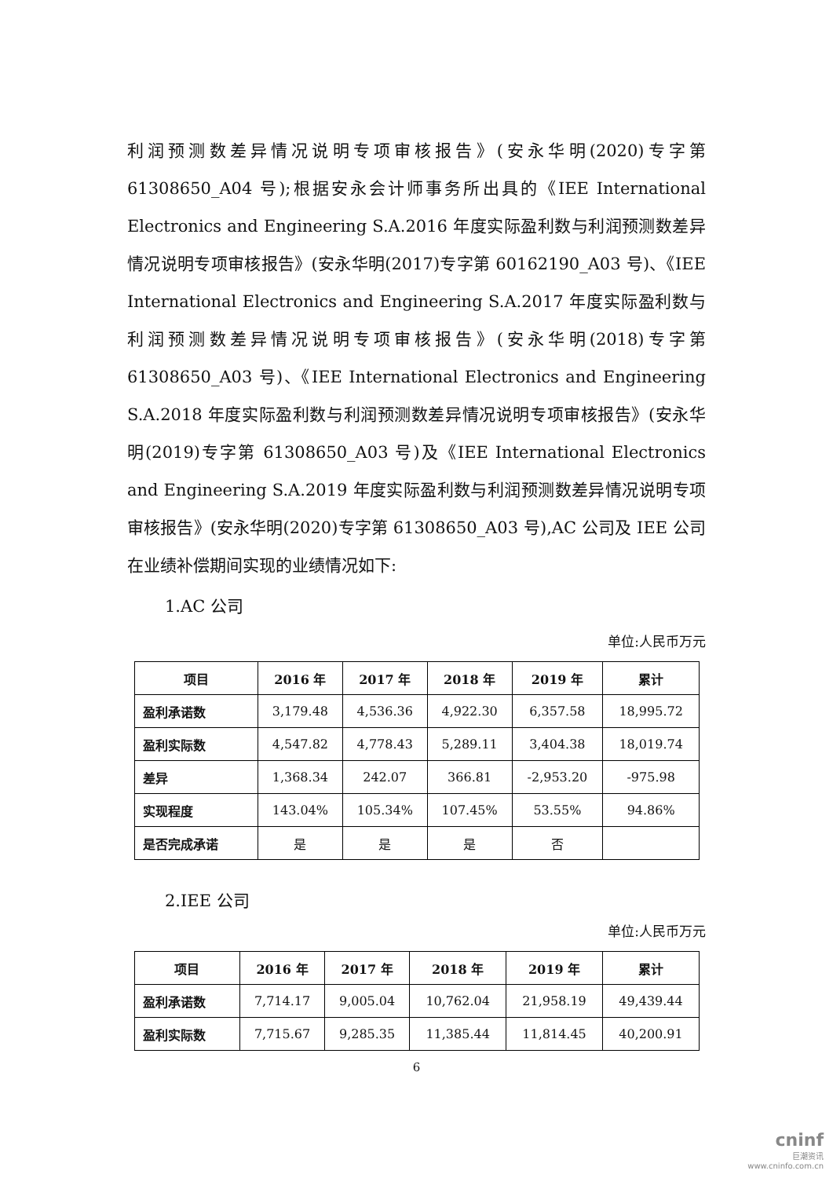利润预测数差异情况说明专项审核报告》(安永华明(2020)专字第61308650_A04 号);根据安永会计师事务所出具的《IEE International Electronics and Engineering S.A.2016 年度实际盈利数与利润预测数差异情况说明专项审核报告》(安永华明(2017)专字第 60162190_A03 号)、《IEE International Electronics and Engineering S.A.2017 年度实际盈利数与利润预测数差异情况说明专项审核报告》(安永华明(2018)专字第 61308650_A03 号)、《IEE International Electronics and Engineering S.A.2018 年度实际盈利数与利润预测数差异情况说明专项审核报告》(安永华明(2019)专字第 61308650_A03 号)及《IEE International Electronics and Engineering S.A.2019 年度实际盈利数与利润预测数差异情况说明专项审核报告》(安永华明(2020)专字第 61308650_A03 号),AC 公司及 IEE 公司在业绩补偿期间实现的业绩情况如下:
1.AC 公司
单位:人民币万元
| 项目 | 2016 年 | 2017 年 | 2018 年 | 2019 年 | 累计 |
| --- | --- | --- | --- | --- | --- |
| 盈利承诺数 | 3,179.48 | 4,536.36 | 4,922.30 | 6,357.58 | 18,995.72 |
| 盈利实际数 | 4,547.82 | 4,778.43 | 5,289.11 | 3,404.38 | 18,019.74 |
| 差异 | 1,368.34 | 242.07 | 366.81 | -2,953.20 | -975.98 |
| 实现程度 | 143.04% | 105.34% | 107.45% | 53.55% | 94.86% |
| 是否完成承诺 | 是 | 是 | 是 | 否 | |
2.IEE 公司
单位:人民币万元
| 项目 | 2016 年 | 2017 年 | 2018 年 | 2019 年 | 累计 |
| --- | --- | --- | --- | --- | --- |
| 盈利承诺数 | 7,714.17 | 9,005.04 | 10,762.04 | 21,958.19 | 49,439.44 |
| 盈利实际数 | 7,715.67 | 9,285.35 | 11,385.44 | 11,814.45 | 40,200.91 |
6
cninf
巨潮资讯
www.cninfo.com.cn